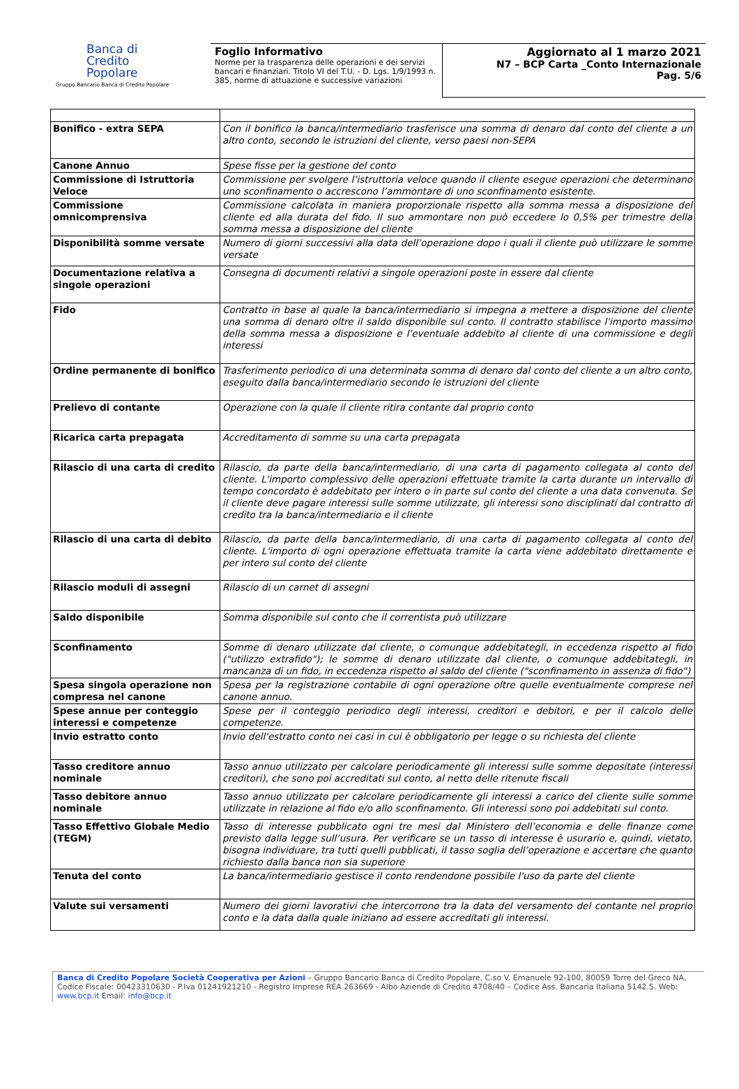Banca di
Credito
Popolare
Gruppo Bancario Banca di Credito Popolare
Foglio Informativo
Norme per la trasparenza delle operazioni e dei servizi bancari e finanziari. Titolo VI del T.U. - D. Lgs. 1/9/1993 n. 385, norme di attuazione e successive variazioni
Aggiornato al 1 marzo 2021
N7 – BCP Carta _Conto Internazionale
Pag. 5/6
| Bonifico - extra SEPA | Con il bonifico la banca/intermediario trasferisce una somma di denaro dal conto del cliente a un altro conto, secondo le istruzioni del cliente, verso paesi non-SEPA |
| Canone Annuo | Spese fisse per la gestione del conto |
| Commissione di Istruttoria Veloce | Commissione per svolgere l’istruttoria veloce quando il cliente esegue operazioni che determinano uno sconfinamento o accrescono l’ammontare di uno sconfinamento esistente. |
| Commissione omnicomprensiva | Commissione calcolata in maniera proporzionale rispetto alla somma messa a disposizione del cliente ed alla durata del fido. Il suo ammontare non può eccedere lo 0,5% per trimestre della somma messa a disposizione del cliente |
| Disponibilità somme versate | Numero di giorni successivi alla data dell’operazione dopo i quali il cliente può utilizzare le somme versate |
| Documentazione relativa a singole operazioni | Consegna di documenti relativi a singole operazioni poste in essere dal cliente |
| Fido | Contratto in base al quale la banca/intermediario si impegna a mettere a disposizione del cliente una somma di denaro oltre il saldo disponibile sul conto. Il contratto stabilisce l'importo massimo della somma messa a disposizione e l'eventuale addebito al cliente di una commissione e degli interessi |
| Ordine permanente di bonifico | Trasferimento periodico di una determinata somma di denaro dal conto del cliente a un altro conto, eseguito dalla banca/intermediario secondo le istruzioni del cliente |
| Prelievo di contante | Operazione con la quale il cliente ritira contante dal proprio conto |
| Ricarica carta prepagata | Accreditamento di somme su una carta prepagata |
| Rilascio di una carta di credito | Rilascio, da parte della banca/intermediario, di una carta di pagamento collegata al conto del cliente. L'importo complessivo delle operazioni effettuate tramite la carta durante un intervallo di tempo concordato è addebitato per intero o in parte sul conto del cliente a una data convenuta. Se il cliente deve pagare interessi sulle somme utilizzate, gli interessi sono disciplinati dal contratto di credito tra la banca/intermediario e il cliente |
| Rilascio di una carta di debito | Rilascio, da parte della banca/intermediario, di una carta di pagamento collegata al conto del cliente. L'importo di ogni operazione effettuata tramite la carta viene addebitato direttamente e per intero sul conto del cliente |
| Rilascio moduli di assegni | Rilascio di un carnet di assegni |
| Saldo disponibile | Somma disponibile sul conto che il correntista può utilizzare |
| Sconfinamento | Somme di denaro utilizzate dal cliente, o comunque addebitategli, in eccedenza rispetto al fido ("utilizzo extrafido"); le somme di denaro utilizzate dal cliente, o comunque addebitategli, in mancanza di un fido, in eccedenza rispetto al saldo del cliente ("sconfinamento in assenza di fido") |
| Spesa singola operazione non compresa nel canone | Spesa per la registrazione contabile di ogni operazione oltre quelle eventualmente comprese nel canone annuo. |
| Spese annue per conteggio interessi e competenze | Spese per il conteggio periodico degli interessi, creditori e debitori, e per il calcolo delle competenze. |
| Invio estratto conto | Invio dell'estratto conto nei casi in cui è obbligatorio per legge o su richiesta del cliente |
| Tasso creditore annuo nominale | Tasso annuo utilizzato per calcolare periodicamente gli interessi sulle somme depositate (interessi creditori), che sono poi accreditati sul conto, al netto delle ritenute fiscali |
| Tasso debitore annuo nominale | Tasso annuo utilizzato per calcolare periodicamente gli interessi a carico del cliente sulle somme utilizzate in relazione al fido e/o allo sconfinamento. Gli interessi sono poi addebitati sul conto. |
| Tasso Effettivo Globale Medio (TEGM) | Tasso di interesse pubblicato ogni tre mesi dal Ministero dell’economia e delle finanze come previsto dalla legge sull’usura. Per verificare se un tasso di interesse è usurario e, quindi, vietato, bisogna individuare, tra tutti quelli pubblicati, il tasso soglia dell’operazione e accertare che quanto richiesto dalla banca non sia superiore |
| Tenuta del conto | La banca/intermediario gestisce il conto rendendone possibile l'uso da parte del cliente |
| Valute sui versamenti | Numero dei giorni lavorativi che intercorrono tra la data del versamento del contante nel proprio conto e la data dalla quale iniziano ad essere accreditati gli interessi. |
Banca di Credito Popolare Società Cooperativa per Azioni – Gruppo Bancario Banca di Credito Popolare, C.so V. Emanuele 92-100, 80059 Torre del Greco NA, Codice Fiscale: 00423310630 - P.Iva 01241921210 - Registro Imprese REA 263669 - Albo Aziende di Credito 4708/40 – Codice Ass. Bancaria Italiana 5142.5. Web: www.bcp.it Email: info@bcp.it